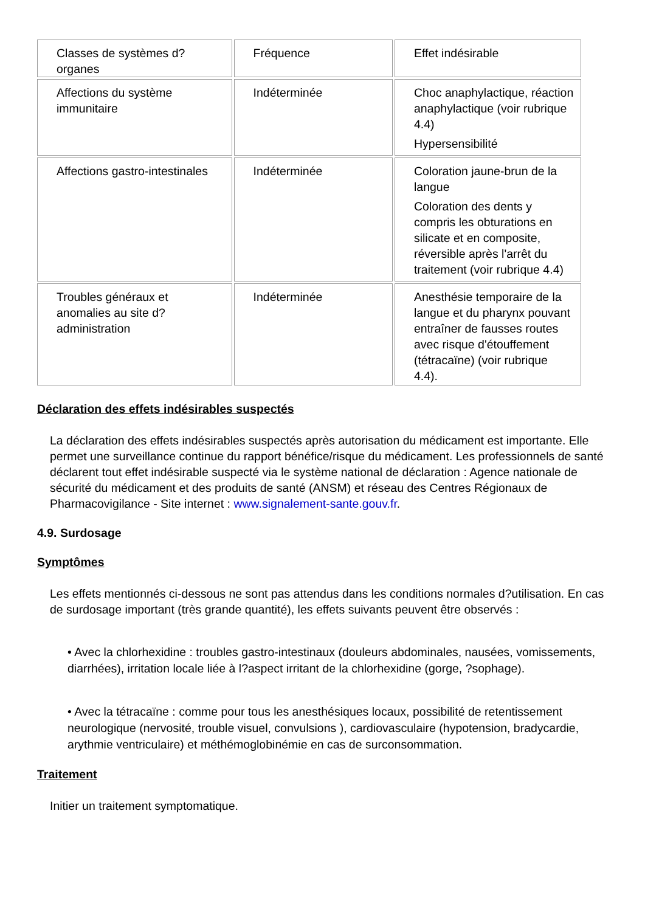| Classes de systèmes d?organes | Fréquence | Effet indésirable |
| Affections du système immunitaire | Indéterminée | Choc anaphylactique, réaction anaphylactique (voir rubrique 4.4) Hypersensibilité |
| Affections gastro-intestinales | Indéterminée | Coloration jaune-brun de la langue Coloration des dents y compris les obturations en silicate et en composite, réversible après l'arrêt du traitement (voir rubrique 4.4) |
| Troubles généraux et anomalies au site d?administration | Indéterminée | Anesthésie temporaire de la langue et du pharynx pouvant entraîner de fausses routes avec risque d'étouffement (tétracaïne) (voir rubrique 4.4). |
Déclaration des effets indésirables suspectés
La déclaration des effets indésirables suspectés après autorisation du médicament est importante. Elle permet une surveillance continue du rapport bénéfice/risque du médicament. Les professionnels de santé déclarent tout effet indésirable suspecté via le système national de déclaration : Agence nationale de sécurité du médicament et des produits de santé (ANSM) et réseau des Centres Régionaux de Pharmacovigilance - Site internet : www.signalement-sante.gouv.fr.
4.9. Surdosage
Symptômes
Les effets mentionnés ci-dessous ne sont pas attendus dans les conditions normales d?utilisation. En cas de surdosage important (très grande quantité), les effets suivants peuvent être observés :
• Avec la chlorhexidine : troubles gastro-intestinaux (douleurs abdominales, nausées, vomissements, diarrhées), irritation locale liée à l?aspect irritant de la chlorhexidine (gorge, ?sophage).
• Avec la tétracaïne : comme pour tous les anesthésiques locaux, possibilité de retentissement neurologique (nervosité, trouble visuel, convulsions ), cardiovasculaire (hypotension, bradycardie, arythmie ventriculaire) et méthémoglobinémie en cas de surconsommation.
Traitement
Initier un traitement symptomatique.